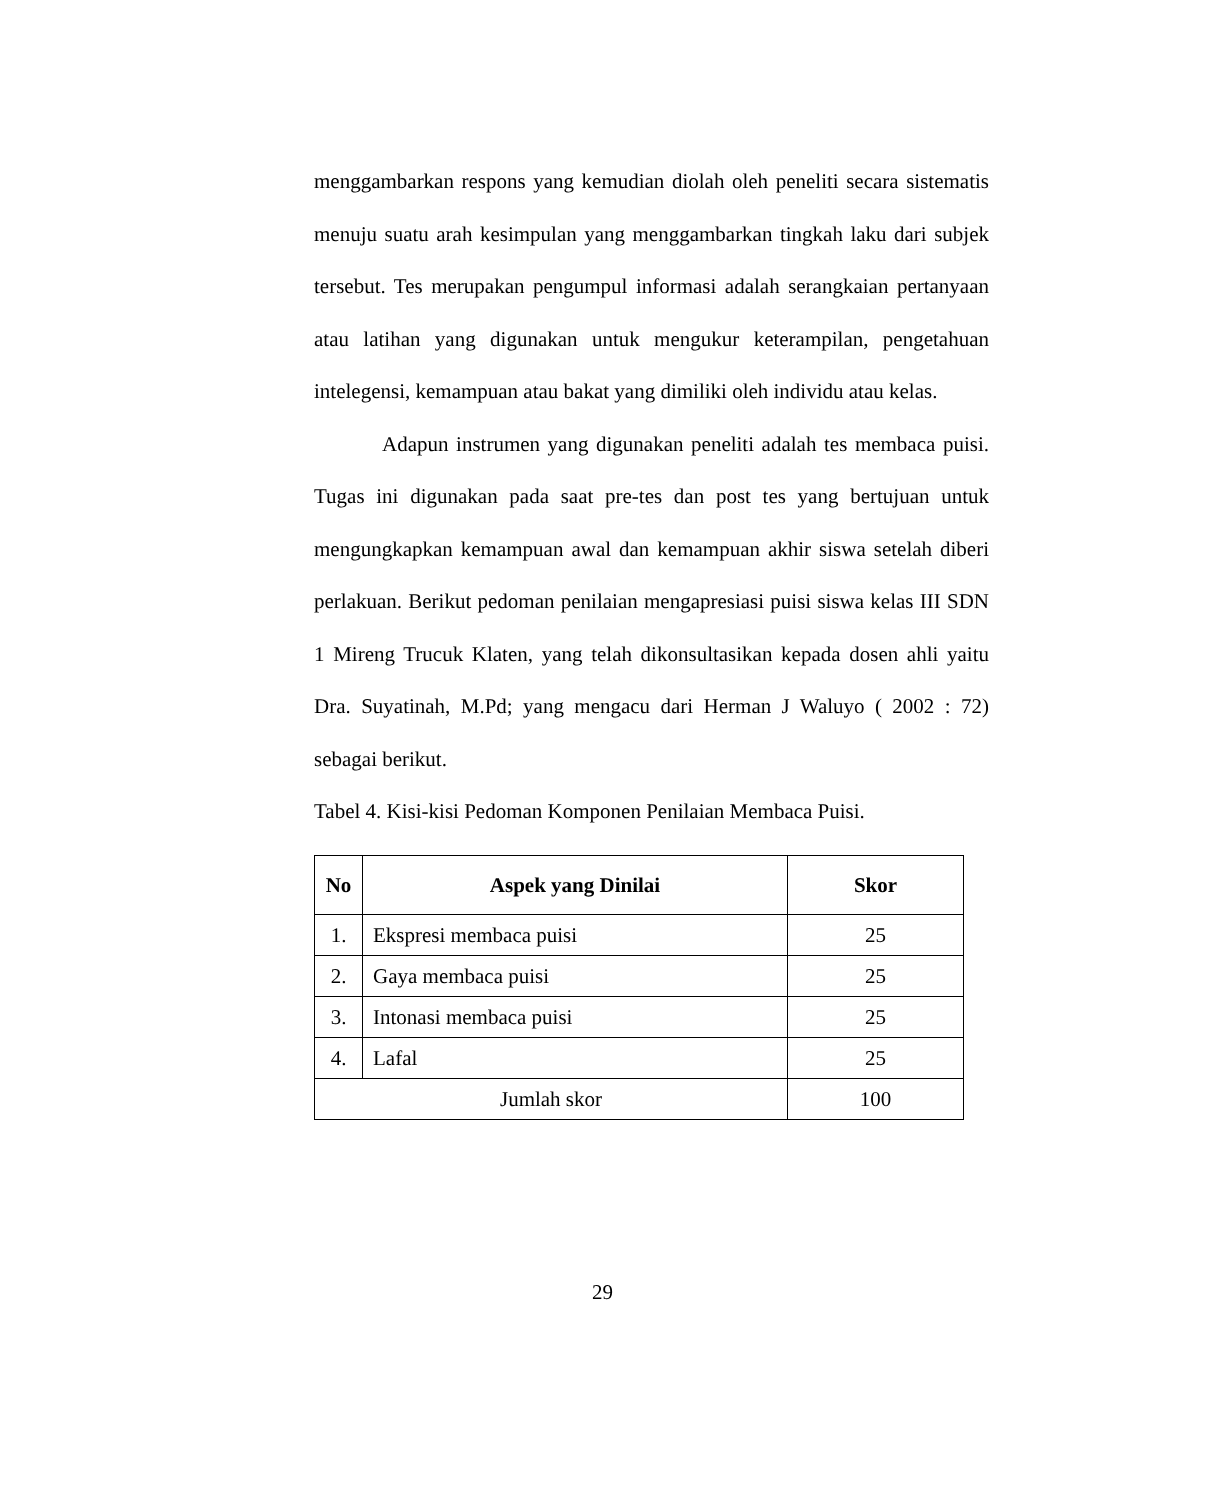menggambarkan respons yang kemudian diolah oleh peneliti secara sistematis menuju suatu arah kesimpulan yang menggambarkan tingkah laku dari subjek tersebut. Tes merupakan pengumpul informasi adalah serangkaian pertanyaan atau latihan yang digunakan untuk mengukur keterampilan, pengetahuan intelegensi, kemampuan atau bakat yang dimiliki oleh individu atau kelas.
Adapun instrumen yang digunakan peneliti adalah tes membaca puisi. Tugas ini digunakan pada saat pre-tes dan post tes yang bertujuan untuk mengungkapkan kemampuan awal dan kemampuan akhir siswa setelah diberi perlakuan. Berikut pedoman penilaian mengapresiasi puisi siswa kelas III SDN 1 Mireng Trucuk Klaten, yang telah dikonsultasikan kepada dosen ahli yaitu Dra. Suyatinah, M.Pd; yang mengacu dari Herman J Waluyo ( 2002 : 72) sebagai berikut.
Tabel 4. Kisi-kisi Pedoman Komponen Penilaian Membaca Puisi.
| No | Aspek yang Dinilai | Skor |
| --- | --- | --- |
| 1. | Ekspresi membaca puisi | 25 |
| 2. | Gaya membaca puisi | 25 |
| 3. | Intonasi membaca puisi | 25 |
| 4. | Lafal | 25 |
| Jumlah skor | | 100 |
29